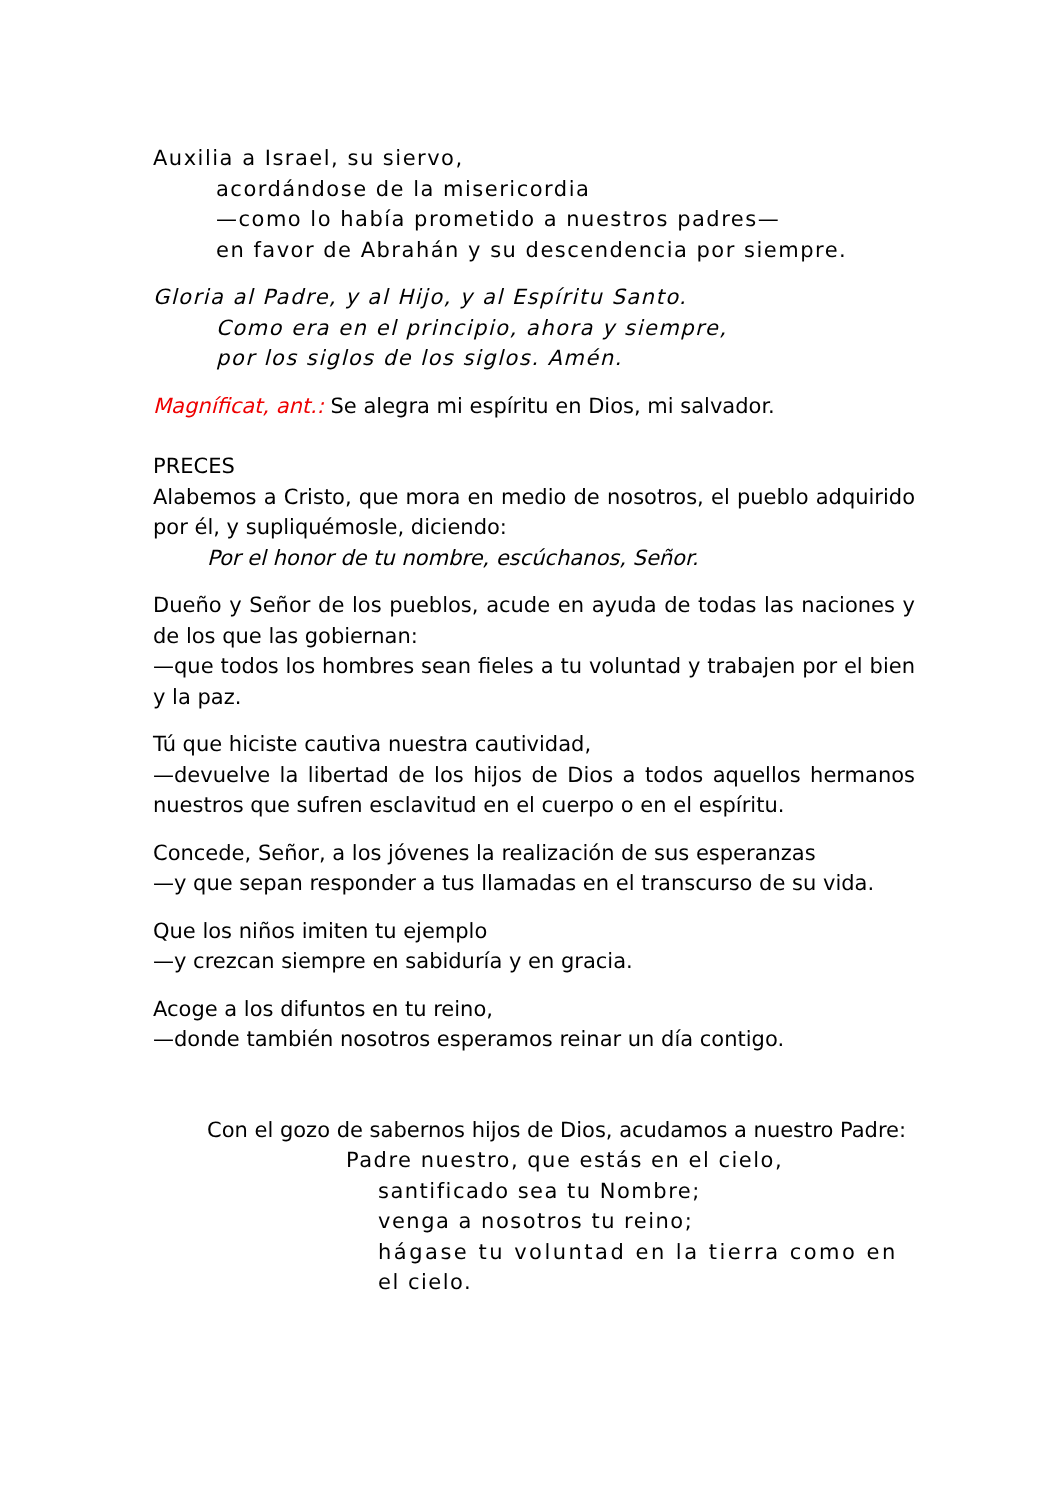Auxilia a Israel, su siervo,
acordándose de la misericordia
—como lo había prometido a nuestros padres—
en favor de Abrahán y su descendencia por siempre.
Gloria al Padre, y al Hijo, y al Espíritu Santo.
Como era en el principio, ahora y siempre,
por los siglos de los siglos. Amén.
Magníficat, ant.: Se alegra mi espíritu en Dios, mi salvador.
PRECES
Alabemos a Cristo, que mora en medio de nosotros, el pueblo adquirido por él, y supliquémosle, diciendo:
Por el honor de tu nombre, escúchanos, Señor.
Dueño y Señor de los pueblos, acude en ayuda de todas las naciones y de los que las gobiernan:
—que todos los hombres sean fieles a tu voluntad y trabajen por el bien y la paz.
Tú que hiciste cautiva nuestra cautividad,
—devuelve la libertad de los hijos de Dios a todos aquellos hermanos nuestros que sufren esclavitud en el cuerpo o en el espíritu.
Concede, Señor, a los jóvenes la realización de sus esperanzas
—y que sepan responder a tus llamadas en el transcurso de su vida.
Que los niños imiten tu ejemplo
—y crezcan siempre en sabiduría y en gracia.
Acoge a los difuntos en tu reino,
—donde también nosotros esperamos reinar un día contigo.
Con el gozo de sabernos hijos de Dios, acudamos a nuestro Padre:
Padre nuestro, que estás en el cielo,
santificado sea tu Nombre;
venga a nosotros tu reino;
hágase tu voluntad en la tierra como en
el cielo.